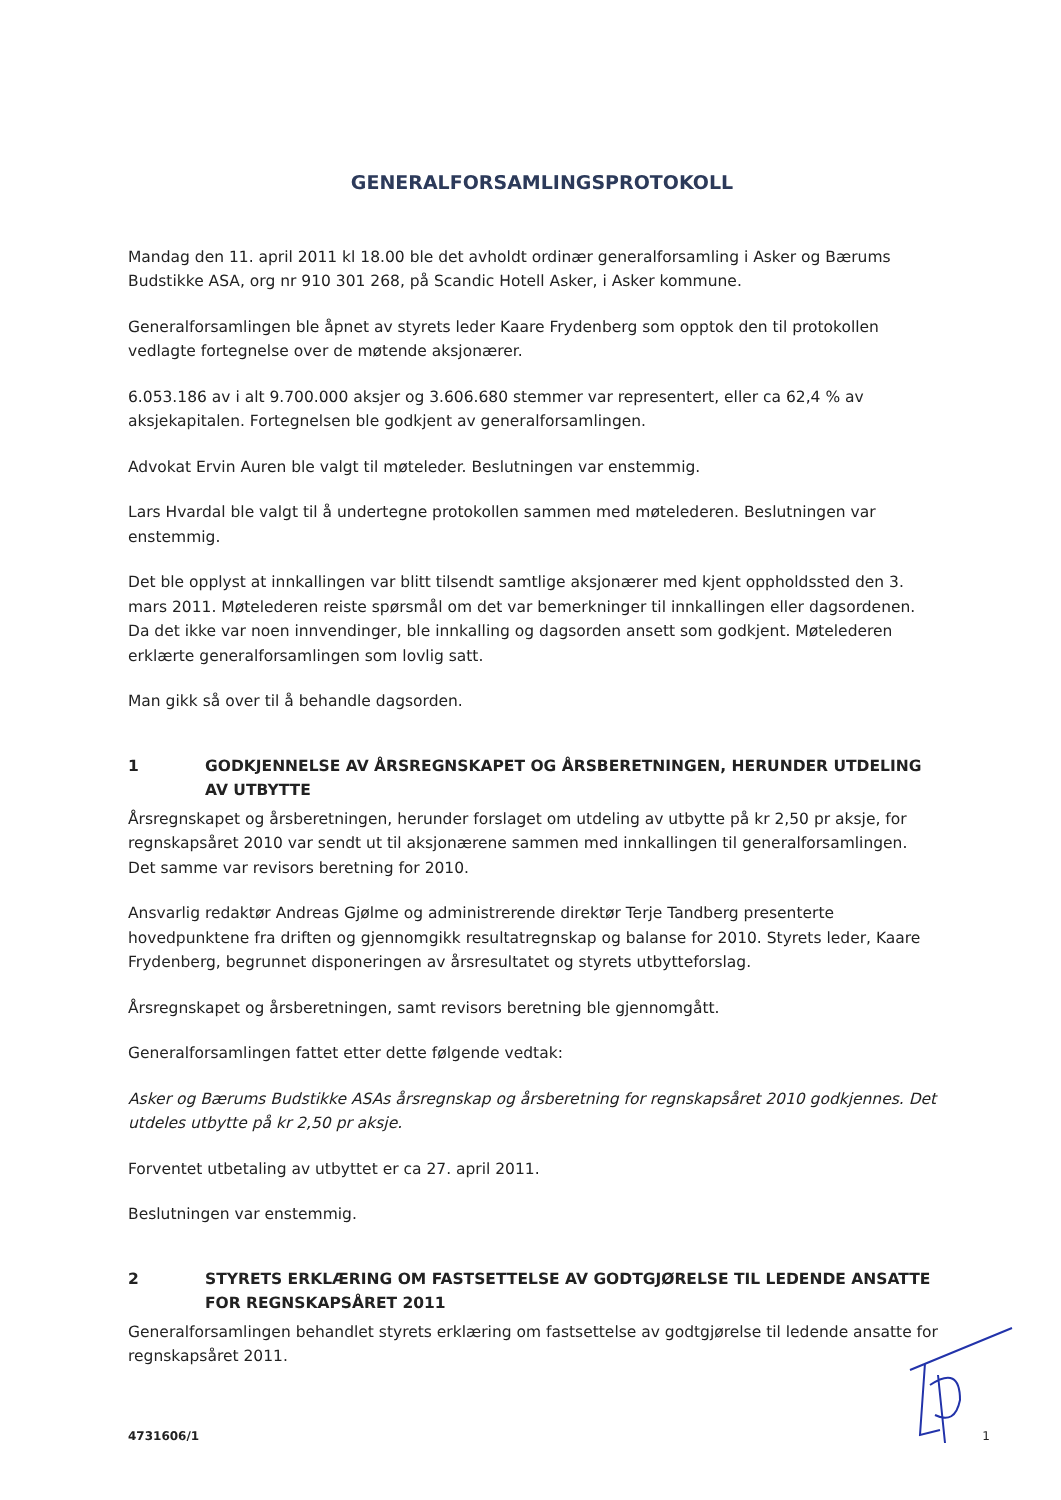GENERALFORSAMLINGSPROTOKOLL
Mandag den 11. april 2011 kl 18.00 ble det avholdt ordinær generalforsamling i Asker og Bærums Budstikke ASA, org nr 910 301 268, på Scandic Hotell Asker, i Asker kommune.
Generalforsamlingen ble åpnet av styrets leder Kaare Frydenberg som opptok den til protokollen vedlagte fortegnelse over de møtende aksjonærer.
6.053.186 av i alt 9.700.000 aksjer og 3.606.680 stemmer var representert, eller ca 62,4 % av aksjekapitalen. Fortegnelsen ble godkjent av generalforsamlingen.
Advokat Ervin Auren ble valgt til møteleder. Beslutningen var enstemmig.
Lars Hvardal ble valgt til å undertegne protokollen sammen med møtelederen. Beslutningen var enstemmig.
Det ble opplyst at innkallingen var blitt tilsendt samtlige aksjonærer med kjent oppholdssted den 3. mars 2011. Møtelederen reiste spørsmål om det var bemerkninger til innkallingen eller dagsordenen. Da det ikke var noen innvendinger, ble innkalling og dagsorden ansett som godkjent. Møtelederen erklærte generalforsamlingen som lovlig satt.
Man gikk så over til å behandle dagsorden.
1 GODKJENNELSE AV ÅRSREGNSKAPET OG ÅRSBERETNINGEN, HERUNDER UTDELING AV UTBYTTE
Årsregnskapet og årsberetningen, herunder forslaget om utdeling av utbytte på kr 2,50 pr aksje, for regnskapsåret 2010 var sendt ut til aksjonærene sammen med innkallingen til generalforsamlingen. Det samme var revisors beretning for 2010.
Ansvarlig redaktør Andreas Gjølme og administrerende direktør Terje Tandberg presenterte hovedpunktene fra driften og gjennomgikk resultatregnskap og balanse for 2010. Styrets leder, Kaare Frydenberg, begrunnet disponeringen av årsresultatet og styrets utbytteforslag.
Årsregnskapet og årsberetningen, samt revisors beretning ble gjennomgått.
Generalforsamlingen fattet etter dette følgende vedtak:
Asker og Bærums Budstikke ASAs årsregnskap og årsberetning for regnskapsåret 2010 godkjennes. Det utdeles utbytte på kr 2,50 pr aksje.
Forventet utbetaling av utbyttet er ca 27. april 2011.
Beslutningen var enstemmig.
2 STYRETS ERKLÆRING OM FASTSETTELSE AV GODTGJØRELSE TIL LEDENDE ANSATTE FOR REGNSKAPSÅRET 2011
Generalforsamlingen behandlet styrets erklæring om fastsettelse av godtgjørelse til ledende ansatte for regnskapsåret 2011.
4731606/1 1